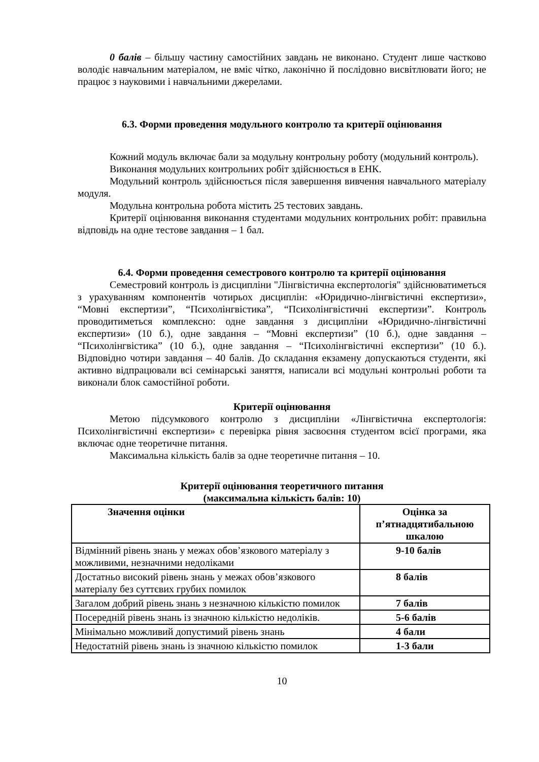0 балів – більшу частину самостійних завдань не виконано. Студент лише частково володіє навчальним матеріалом, не вміє чітко, лаконічно й послідовно висвітлювати його; не працює з науковими і навчальними джерелами.
6.3. Форми проведення модульного контролю та критерії оцінювання
Кожний модуль включає бали за модульну контрольну роботу (модульний контроль).
Виконання модульних контрольних робіт здійснюється в ЕНК.
Модульний контроль здійснюється після завершення вивчення навчального матеріалу модуля.
Модульна контрольна робота містить 25 тестових завдань.
Критерії оцінювання виконання студентами модульних контрольних робіт: правильна відповідь на одне тестове завдання – 1 бал.
6.4. Форми проведення семестрового контролю та критерії оцінювання
Семестровий контроль із дисципліни "Лінгвістична експертологія" здійснюватиметься з урахуванням компонентів чотирьох дисциплін: «Юридично-лінгвістичні експертизи», “Мовні експертизи”, “Психолінгвістика”, “Психолінгвістичні експертизи”. Контроль проводитиметься комплексно: одне завдання з дисципліни «Юридично-лінгвістичні експертизи» (10 б.), одне завдання – “Мовні експертизи” (10 б.), одне завдання – “Психолінгвістика” (10 б.), одне завдання – “Психолінгвістичні експертизи” (10 б.). Відповідно чотири завдання – 40 балів. До складання екзамену допускаються студенти, які активно відпрацювали всі семінарські заняття, написали всі модульні контрольні роботи та виконали блок самостійної роботи.
Критерії оцінювання
Метою підсумкового контролю з дисципліни «Лінгвістична експертологія: Психолінгвістичні експертизи» є перевірка рівня засвоєння студентом всієї програми, яка включає одне теоретичне питання.
Максимальна кількість балів за одне теоретичне питання – 10.
Критерії оцінювання теоретичного питання
(максимальна кількість балів: 10)
| Значення оцінки | Оцінка за п’ятнадцятибальною шкалою |
| --- | --- |
| Відмінний рівень знань у межах обов’язкового матеріалу з можливими, незначними недоліками | 9-10 балів |
| Достатньо високий рівень знань у межах обов’язкового матеріалу без суттєвих грубих помилок | 8 балів |
| Загалом добрий рівень знань з незначною кількістю помилок | 7 балів |
| Посередній рівень знань із значною кількістю недоліків. | 5-6 балів |
| Мінімально можливий допустимий рівень знань | 4 бали |
| Недостатній рівень знань із значною кількістю помилок | 1-3 бали |
10